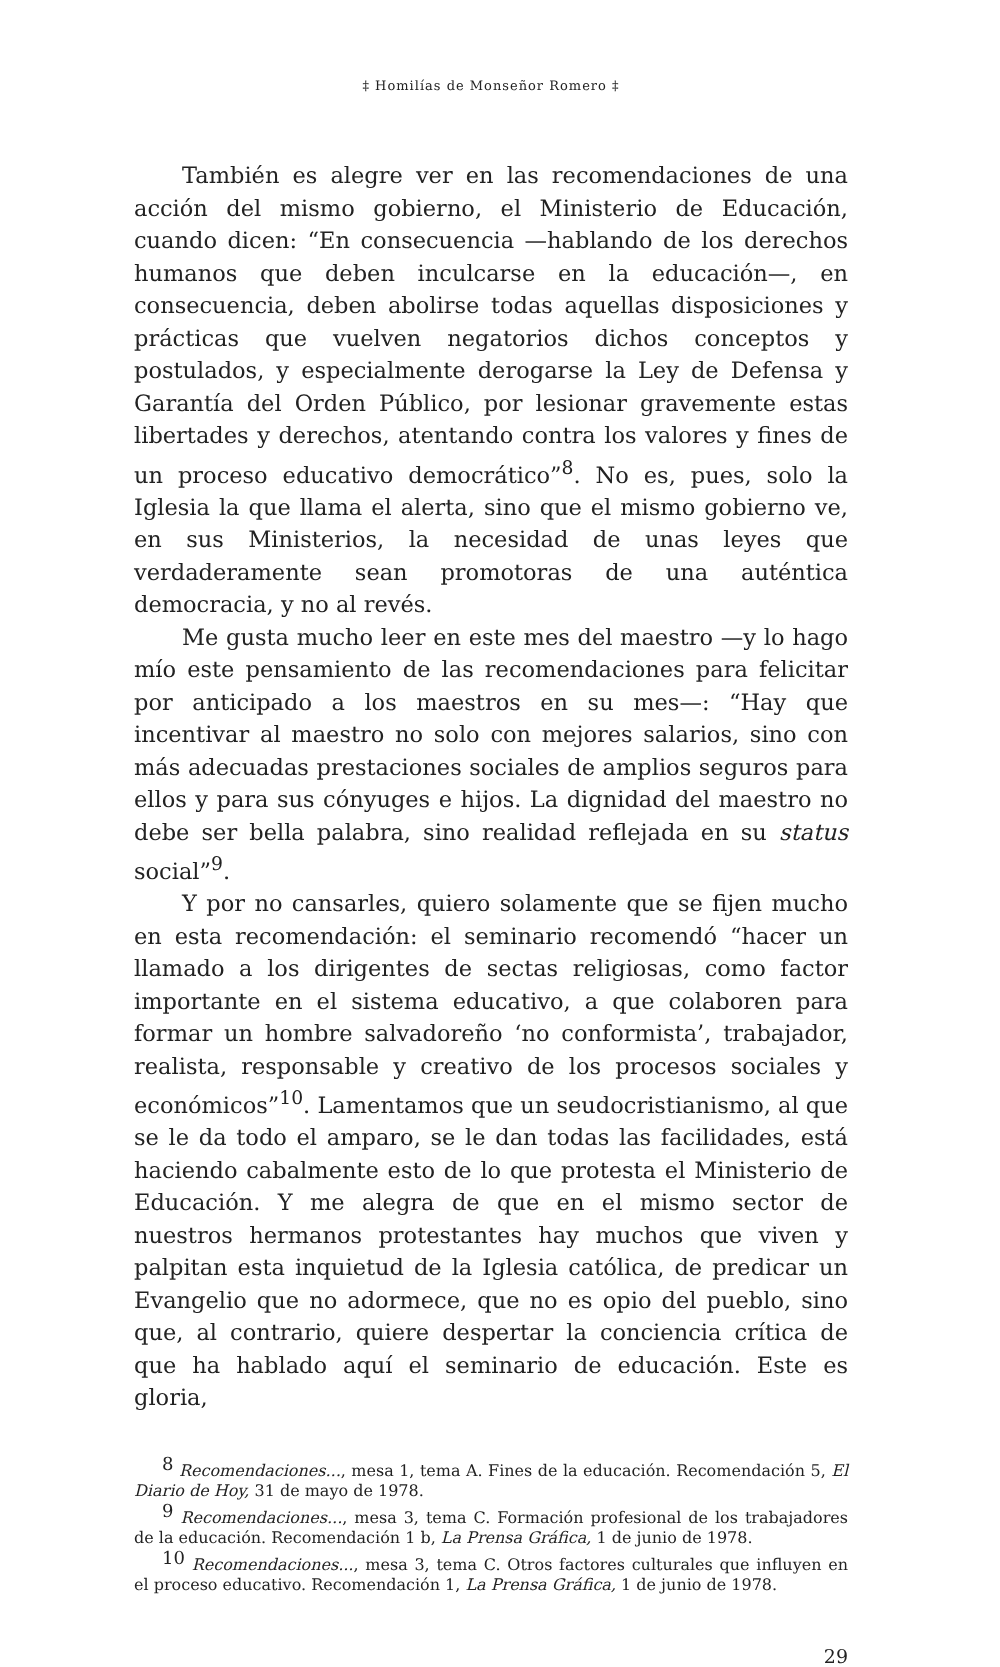‡ Homilías de Monseñor Romero ‡
También es alegre ver en las recomendaciones de una acción del mismo gobierno, el Ministerio de Educación, cuando dicen: “En consecuencia —hablando de los derechos humanos que deben inculcarse en la educación—, en consecuencia, deben abolirse todas aquellas disposiciones y prácticas que vuelven negatorios dichos conceptos y postulados, y especialmente derogarse la Ley de Defensa y Garantía del Orden Público, por lesionar gravemente estas libertades y derechos, atentando contra los valores y fines de un proceso educativo democrático”<sup>8</sup>. No es, pues, solo la Iglesia la que llama el alerta, sino que el mismo gobierno ve, en sus Ministerios, la necesidad de unas leyes que verdaderamente sean promotoras de una auténtica democracia, y no al revés.
Me gusta mucho leer en este mes del maestro —y lo hago mío este pensamiento de las recomendaciones para felicitar por anticipado a los maestros en su mes—: “Hay que incentivar al maestro no solo con mejores salarios, sino con más adecuadas prestaciones sociales de amplios seguros para ellos y para sus cónyuges e hijos. La dignidad del maestro no debe ser bella palabra, sino realidad reflejada en su status social”<sup>9</sup>.
Y por no cansarles, quiero solamente que se fijen mucho en esta recomendación: el seminario recomendó “hacer un llamado a los dirigentes de sectas religiosas, como factor importante en el sistema educativo, a que colaboren para formar un hombre salvadoreño ‘no conformista’, trabajador, realista, responsable y creativo de los procesos sociales y económicos”<sup>10</sup>. Lamentamos que un seudocristianismo, al que se le da todo el amparo, se le dan todas las facilidades, está haciendo cabalmente esto de lo que protesta el Ministerio de Educación. Y me alegra de que en el mismo sector de nuestros hermanos protestantes hay muchos que viven y palpitan esta inquietud de la Iglesia católica, de predicar un Evangelio que no adormece, que no es opio del pueblo, sino que, al contrario, quiere despertar la conciencia crítica de que ha hablado aquí el seminario de educación. Este es gloria,
<sup>8</sup> Recomendaciones..., mesa 1, tema A. Fines de la educación. Recomendación 5, El Diario de Hoy, 31 de mayo de 1978.
<sup>9</sup> Recomendaciones..., mesa 3, tema C. Formación profesional de los trabajadores de la educación. Recomendación 1 b, La Prensa Gráfica, 1 de junio de 1978.
<sup>10</sup> Recomendaciones..., mesa 3, tema C. Otros factores culturales que influyen en el proceso educativo. Recomendación 1, La Prensa Gráfica, 1 de junio de 1978.
29